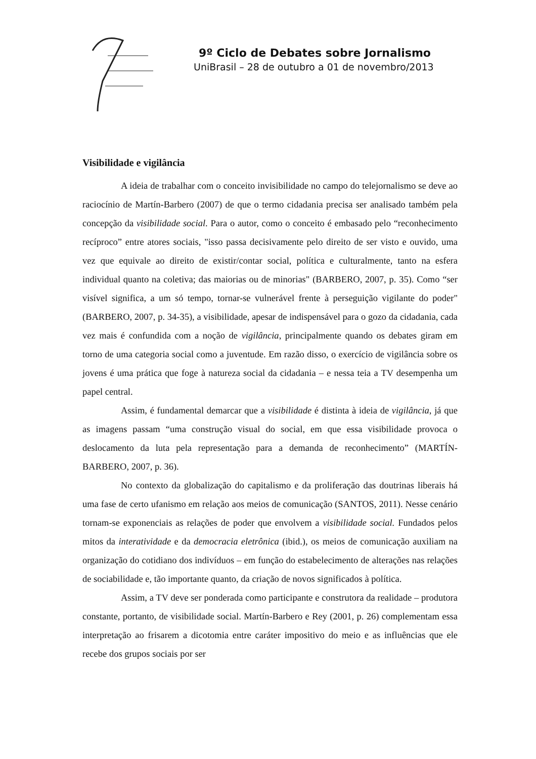9º Ciclo de Debates sobre Jornalismo
UniBrasil – 28 de outubro a 01 de novembro/2013
Visibilidade e vigilância
A ideia de trabalhar com o conceito invisibilidade no campo do telejornalismo se deve ao raciocínio de Martín-Barbero (2007) de que o termo cidadania precisa ser analisado também pela concepção da visibilidade social. Para o autor, como o conceito é embasado pelo “reconhecimento recíproco” entre atores sociais, "isso passa decisivamente pelo direito de ser visto e ouvido, uma vez que equivale ao direito de existir/contar social, política e culturalmente, tanto na esfera individual quanto na coletiva; das maiorias ou de minorias" (BARBERO, 2007, p. 35). Como “ser visível significa, a um só tempo, tornar-se vulnerável frente à perseguição vigilante do poder" (BARBERO, 2007, p. 34-35), a visibilidade, apesar de indispensável para o gozo da cidadania, cada vez mais é confundida com a noção de vigilância, principalmente quando os debates giram em torno de uma categoria social como a juventude. Em razão disso, o exercício de vigilância sobre os jovens é uma prática que foge à natureza social da cidadania – e nessa teia a TV desempenha um papel central.
Assim, é fundamental demarcar que a visibilidade é distinta à ideia de vigilância, já que as imagens passam “uma construção visual do social, em que essa visibilidade provoca o deslocamento da luta pela representação para a demanda de reconhecimento” (MARTÍN-BARBERO, 2007, p. 36).
No contexto da globalização do capitalismo e da proliferação das doutrinas liberais há uma fase de certo ufanismo em relação aos meios de comunicação (SANTOS, 2011). Nesse cenário tornam-se exponenciais as relações de poder que envolvem a visibilidade social. Fundados pelos mitos da interatividade e da democracia eletrônica (ibid.), os meios de comunicação auxiliam na organização do cotidiano dos indivíduos – em função do estabelecimento de alterações nas relações de sociabilidade e, tão importante quanto, da criação de novos significados à política.
Assim, a TV deve ser ponderada como participante e construtora da realidade – produtora constante, portanto, de visibilidade social. Martín-Barbero e Rey (2001, p. 26) complementam essa interpretação ao frisarem a dicotomia entre caráter impositivo do meio e as influências que ele recebe dos grupos sociais por ser